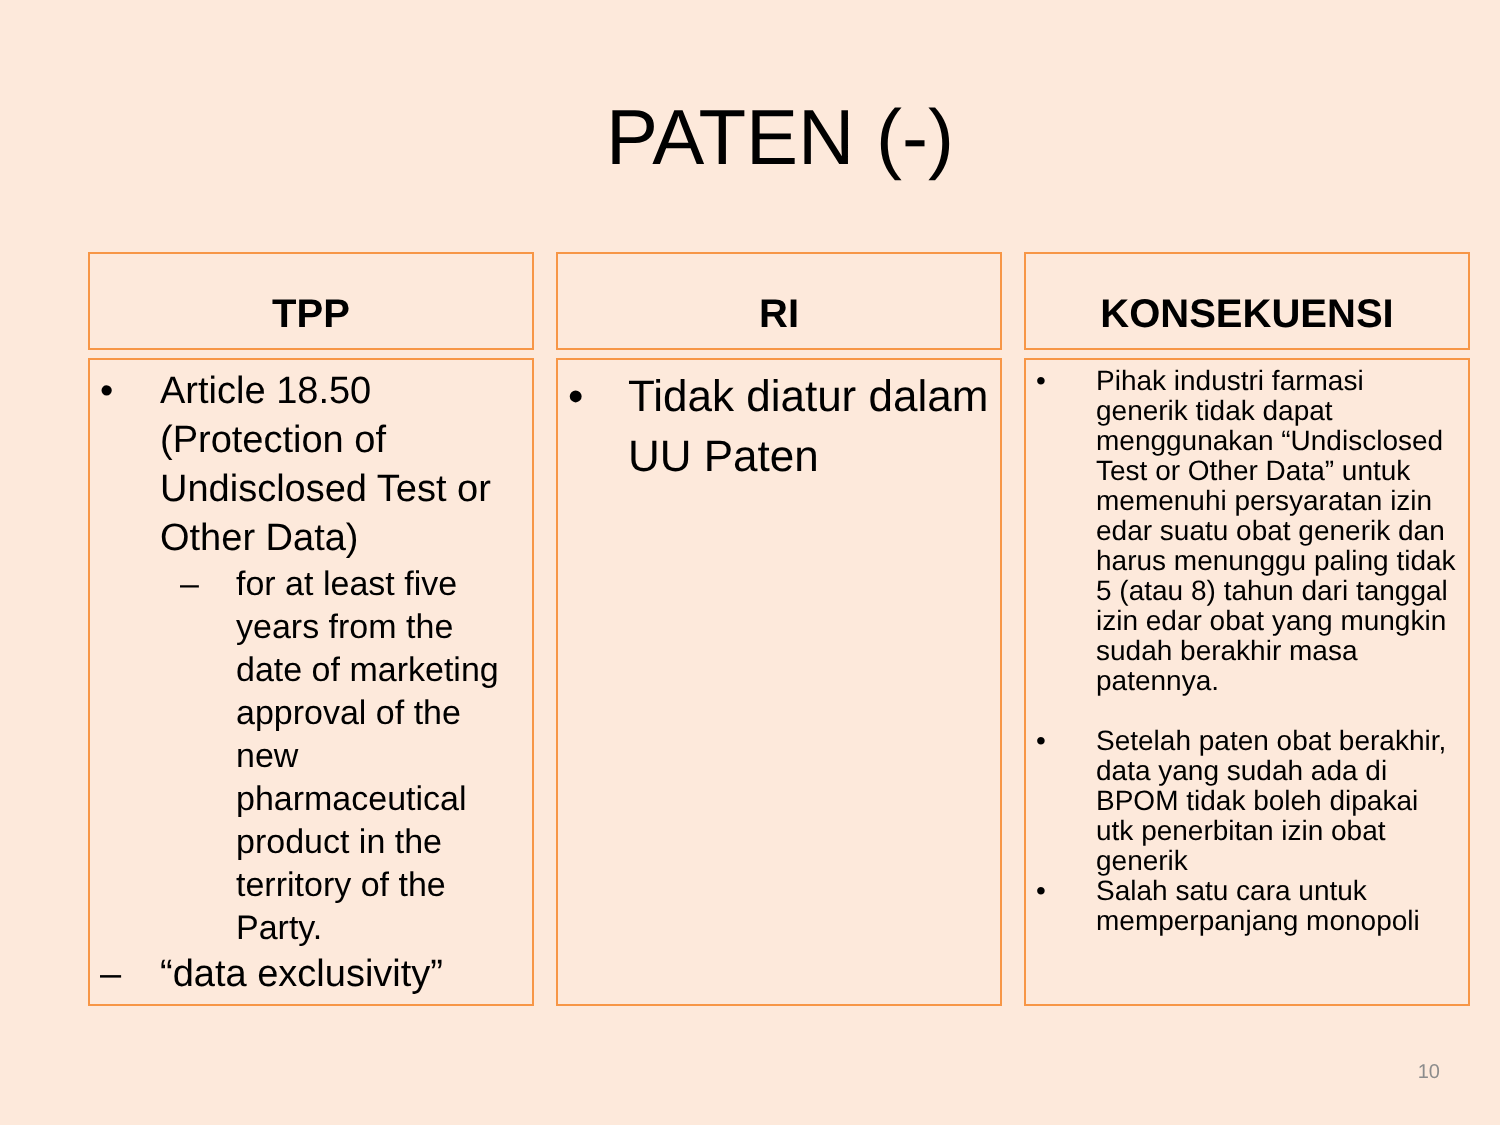PATEN (-)
TPP
• Article 18.50 (Protection of Undisclosed Test or Other Data)
– for at least five years from the date of marketing approval of the new pharmaceutical product in the territory of the Party.
– “data exclusivity”
RI
• Tidak diatur dalam UU Paten
KONSEKUENSI
• Pihak industri farmasi generik tidak dapat menggunakan “Undisclosed Test or Other Data” untuk memenuhi persyaratan izin edar suatu obat generik dan harus menunggu paling tidak 5 (atau 8) tahun dari tanggal izin edar obat yang mungkin sudah berakhir masa patennya.
• Setelah paten obat berakhir, data yang sudah ada di BPOM tidak boleh dipakai utk penerbitan izin obat generik
• Salah satu cara untuk memperpanjang monopoli
10